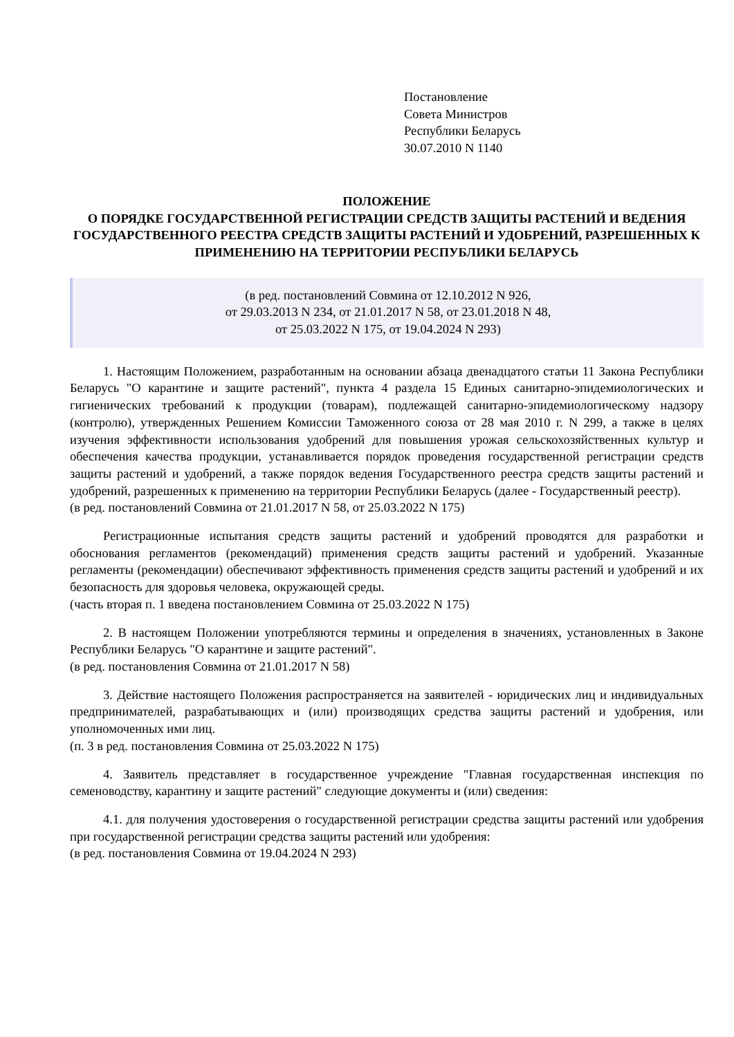Постановление
Совета Министров
Республики Беларусь
30.07.2010 N 1140
ПОЛОЖЕНИЕ
О ПОРЯДКЕ ГОСУДАРСТВЕННОЙ РЕГИСТРАЦИИ СРЕДСТВ ЗАЩИТЫ РАСТЕНИЙ И ВЕДЕНИЯ ГОСУДАРСТВЕННОГО РЕЕСТРА СРЕДСТВ ЗАЩИТЫ РАСТЕНИЙ И УДОБРЕНИЙ, РАЗРЕШЕННЫХ К ПРИМЕНЕНИЮ НА ТЕРРИТОРИИ РЕСПУБЛИКИ БЕЛАРУСЬ
(в ред. постановлений Совмина от 12.10.2012 N 926,
от 29.03.2013 N 234, от 21.01.2017 N 58, от 23.01.2018 N 48,
от 25.03.2022 N 175, от 19.04.2024 N 293)
1. Настоящим Положением, разработанным на основании абзаца двенадцатого статьи 11 Закона Республики Беларусь "О карантине и защите растений", пункта 4 раздела 15 Единых санитарно-эпидемиологических и гигиенических требований к продукции (товарам), подлежащей санитарно-эпидемиологическому надзору (контролю), утвержденных Решением Комиссии Таможенного союза от 28 мая 2010 г. N 299, а также в целях изучения эффективности использования удобрений для повышения урожая сельскохозяйственных культур и обеспечения качества продукции, устанавливается порядок проведения государственной регистрации средств защиты растений и удобрений, а также порядок ведения Государственного реестра средств защиты растений и удобрений, разрешенных к применению на территории Республики Беларусь (далее - Государственный реестр).
(в ред. постановлений Совмина от 21.01.2017 N 58, от 25.03.2022 N 175)
Регистрационные испытания средств защиты растений и удобрений проводятся для разработки и обоснования регламентов (рекомендаций) применения средств защиты растений и удобрений. Указанные регламенты (рекомендации) обеспечивают эффективность применения средств защиты растений и удобрений и их безопасность для здоровья человека, окружающей среды.
(часть вторая п. 1 введена постановлением Совмина от 25.03.2022 N 175)
2. В настоящем Положении употребляются термины и определения в значениях, установленных в Законе Республики Беларусь "О карантине и защите растений".
(в ред. постановления Совмина от 21.01.2017 N 58)
3. Действие настоящего Положения распространяется на заявителей - юридических лиц и индивидуальных предпринимателей, разрабатывающих и (или) производящих средства защиты растений и удобрения, или уполномоченных ими лиц.
(п. 3 в ред. постановления Совмина от 25.03.2022 N 175)
4. Заявитель представляет в государственное учреждение "Главная государственная инспекция по семеноводству, карантину и защите растений" следующие документы и (или) сведения:
4.1. для получения удостоверения о государственной регистрации средства защиты растений или удобрения при государственной регистрации средства защиты растений или удобрения:
(в ред. постановления Совмина от 19.04.2024 N 293)